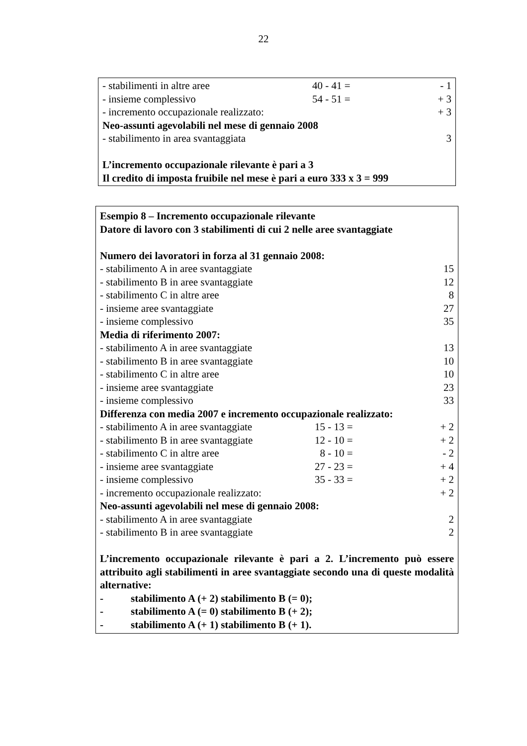22
| - stabilimenti in altre aree | 40 - 41 = | - 1 |
| - insieme complessivo | 54 - 51 = | + 3 |
| - incremento occupazionale realizzato: | | + 3 |
| Neo-assunti agevolabili nel mese di gennaio 2008 | | |
| - stabilimento in area svantaggiata | | 3 |
| L’incremento occupazionale rilevante è pari a 3 | | |
| Il credito di imposta fruibile nel mese è pari a euro 333 x 3 = 999 | | |
| Esempio 8 – Incremento occupazionale rilevante | | |
| Datore di lavoro con 3 stabilimenti di cui 2 nelle aree svantaggiate | | |
| Numero dei lavoratori in forza al 31 gennaio 2008: | | |
| - stabilimento A in aree svantaggiate | | 15 |
| - stabilimento B in aree svantaggiate | | 12 |
| - stabilimento C in altre aree | | 8 |
| - insieme aree svantaggiate | | 27 |
| - insieme complessivo | | 35 |
| Media di riferimento 2007: | | |
| - stabilimento A in aree svantaggiate | | 13 |
| - stabilimento B in aree svantaggiate | | 10 |
| - stabilimento C in altre aree | | 10 |
| - insieme aree svantaggiate | | 23 |
| - insieme complessivo | | 33 |
| Differenza con media 2007 e incremento occupazionale realizzato: | | |
| - stabilimento A in aree svantaggiate | 15 - 13 = | + 2 |
| - stabilimento B in aree svantaggiate | 12 - 10 = | + 2 |
| - stabilimento C in altre aree | 8 - 10 = | - 2 |
| - insieme aree svantaggiate | 27 - 23 = | + 4 |
| - insieme complessivo | 35 - 33 = | + 2 |
| - incremento occupazionale realizzato: | | + 2 |
| Neo-assunti agevolabili nel mese di gennaio 2008: | | |
| - stabilimento A in aree svantaggiate | | 2 |
| - stabilimento B in aree svantaggiate | | 2 |
L’incremento occupazionale rilevante è pari a 2. L’incremento può essere attribuito agli stabilimenti in aree svantaggiate secondo una di queste modalità alternative:
- stabilimento A (+ 2) stabilimento B (= 0);
- stabilimento A (= 0) stabilimento B (+ 2);
- stabilimento A (+ 1) stabilimento B (+ 1).